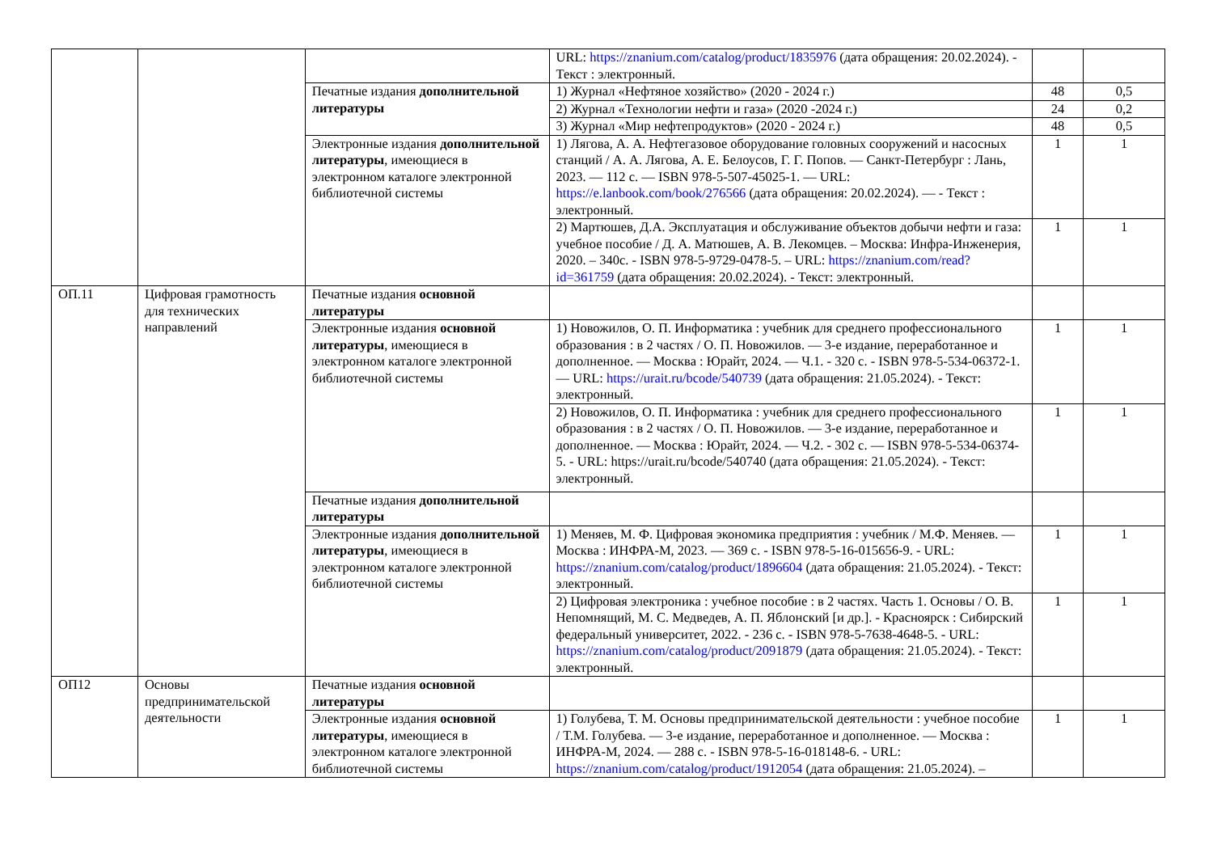| | | | URL: https://znanium.com/catalog/product/1835976 (дата обращения: 20.02.2024). - Текст : электронный. | | |
| | | Печатные издания дополнительной литературы | 1) Журнал «Нефтяное хозяйство» (2020 - 2024 г.) | 48 | 0,5 |
| | | | 2) Журнал «Технологии нефти и газа» (2020 -2024 г.) | 24 | 0,2 |
| | | | 3) Журнал «Мир нефтепродуктов» (2020 - 2024 г.) | 48 | 0,5 |
| | | Электронные издания дополнительной литературы , имеющиеся в электронном каталоге электронной библиотечной системы | 1) Лягова, А. А. Нефтегазовое оборудование головных сооружений и насосных станций / А. А. Лягова, А. Е. Белоусов, Г. Г. Попов. — Санкт-Петербург : Лань, 2023. — 112 с. — ISBN 978-5-507-45025-1. — URL: https://e.lanbook.com/book/276566 (дата обращения: 20.02.2024). — - Текст : электронный. | 1 | 1 |
| | | | 2) Мартюшев, Д.А. Эксплуатация и обслуживание объектов добычи нефти и газа: учебное пособие / Д. А. Матюшев, А. В. Лекомцев. – Москва: Инфра-Инженерия, 2020. – 340с. - ISBN 978-5-9729-0478-5. – URL: https://znanium.com/read?id=361759 (дата обращения: 20.02.2024). - Текст: электронный. | 1 | 1 |
| ОП.11 | Цифровая грамотность для технических направлений | Печатные издания основной литературы | | | |
| | | Электронные издания основной литературы , имеющиеся в электронном каталоге электронной библиотечной системы | 1) Новожилов, О. П. Информатика : учебник для среднего профессионального образования : в 2 частях / О. П. Новожилов. — 3-е издание, переработанное и дополненное. — Москва : Юрайт, 2024. — Ч.1. - 320 с. - ISBN 978-5-534-06372-1. — URL: https://urait.ru/bcode/540739 (дата обращения: 21.05.2024). - Текст: электронный. | 1 | 1 |
| | | | 2) Новожилов, О. П. Информатика : учебник для среднего профессионального образования : в 2 частях / О. П. Новожилов. — 3-е издание, переработанное и дополненное. — Москва : Юрайт, 2024. — Ч.2. - 302 с. — ISBN 978-5-534-06374-5. - URL: https://urait.ru/bcode/540740 (дата обращения: 21.05.2024). - Текст: электронный. | 1 | 1 |
| | | Печатные издания дополнительной литературы | | | |
| | | Электронные издания дополнительной литературы , имеющиеся в электронном каталоге электронной библиотечной системы | 1) Меняев, М. Ф. Цифровая экономика предприятия : учебник / М.Ф. Меняев. — Москва : ИНФРА-М, 2023. — 369 с. - ISBN 978-5-16-015656-9. - URL: https://znanium.com/catalog/product/1896604 (дата обращения: 21.05.2024). - Текст: электронный. | 1 | 1 |
| | | | 2) Цифровая электроника : учебное пособие : в 2 частях. Часть 1. Основы / О. В. Непомнящий, М. С. Медведев, А. П. Яблонский [и др.]. - Красноярск : Сибирский федеральный университет, 2022. - 236 с. - ISBN 978-5-7638-4648-5. - URL: https://znanium.com/catalog/product/2091879 (дата обращения: 21.05.2024). - Текст: электронный. | 1 | 1 |
| ОП12 | Основы предпринимательской деятельности | Печатные издания основной литературы | | | |
| | | Электронные издания основной литературы , имеющиеся в электронном каталоге электронной библиотечной системы | 1) Голубева, Т. М. Основы предпринимательской деятельности : учебное пособие / Т.М. Голубева. — 3-е издание, переработанное и дополненное. — Москва : ИНФРА-М, 2024. — 288 с. - ISBN 978-5-16-018148-6. - URL: https://znanium.com/catalog/product/1912054 (дата обращения: 21.05.2024). – | 1 | 1 |